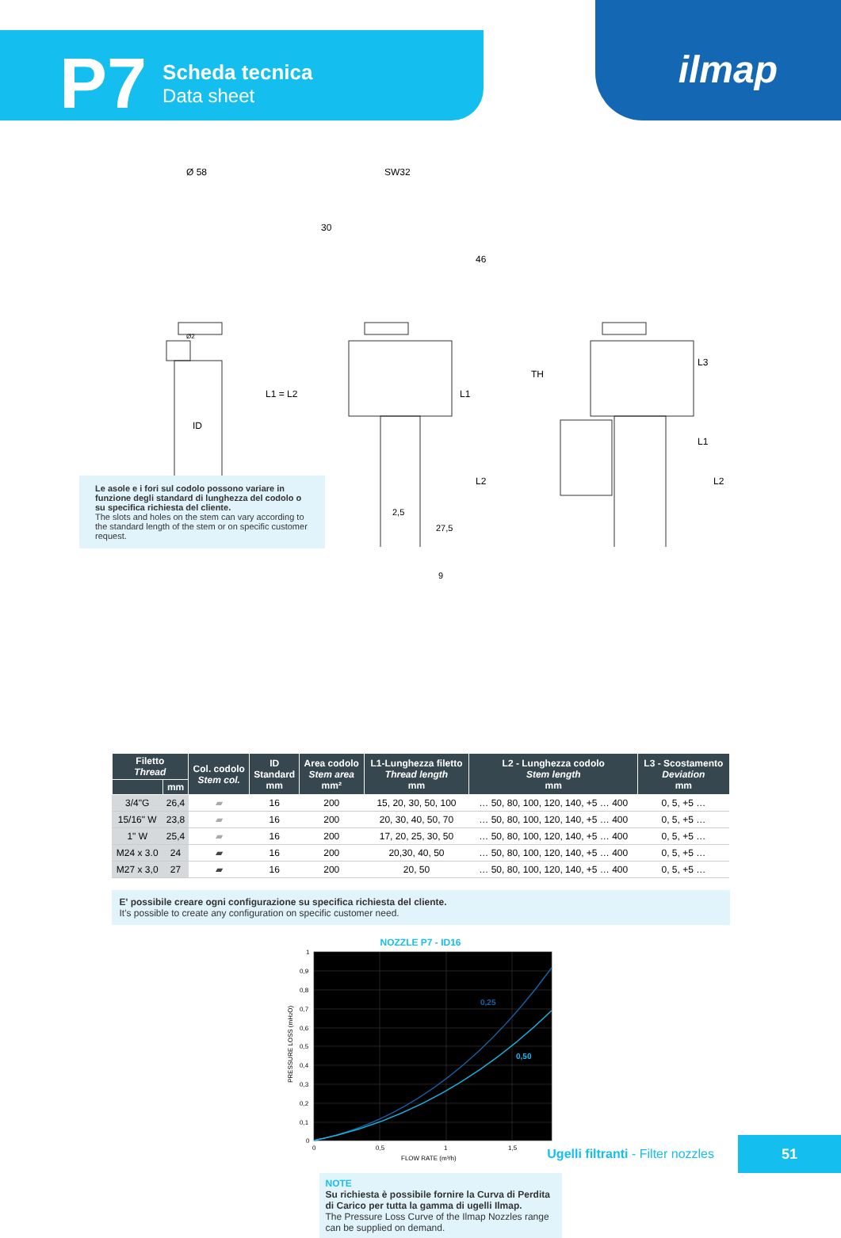P7
Scheda tecnica
Data sheet
ilmap
Ø 58 SW32
30
46
Ø2
L1 = L2 L1
TH
L3
L1
L2 L2
ID
2,5
27,5
9
Le asole e i fori sul codolo possono variare in funzione degli standard di lunghezza del codolo o su specifica richiesta del cliente.
The slots and holes on the stem can vary according to the standard length of the stem or on specific customer request.
| Filetto Thread | | Col. codolo Stem col. | ID Standard mm | Area codolo Stem area mm² | L1-Lunghezza filetto Thread length mm | L2 - Lunghezza codolo Stem length mm | L3 - Scostamento Deviation mm |
| --- | --- | --- | --- | --- | --- | --- | --- |
| | mm | | | | | | |
| 3/4"G | 26,4 | ▰ | 16 | 200 | 15, 20, 30, 50, 100 | … 50, 80, 100, 120, 140, +5 … 400 | 0, 5, +5 … |
| 15/16" W | 23,8 | ▰ | 16 | 200 | 20, 30, 40, 50, 70 | … 50, 80, 100, 120, 140, +5 … 400 | 0, 5, +5 … |
| 1" W | 25,4 | ▰ | 16 | 200 | 17, 20, 25, 30, 50 | … 50, 80, 100, 120, 140, +5 … 400 | 0, 5, +5 … |
| M24 x 3.0 | 24 | ▰ | 16 | 200 | 20,30, 40, 50 | … 50, 80, 100, 120, 140, +5 … 400 | 0, 5, +5 … |
| M27 x 3,0 | 27 | ▰ | 16 | 200 | 20, 50 | … 50, 80, 100, 120, 140, +5 … 400 | 0, 5, +5 … |
E' possibile creare ogni configurazione su specifica richiesta del cliente.
It's possible to create any configuration on specific customer need.
NOZZLE P7 - ID16
0,25
0,50
1
0,9
0,8
0,7
0,6
0,5
0,4
0,3
0,2
0,1
0
0
0,5
1
1,5
FLOW RATE (m³/h)
PRESSURE LOSS (mH2O)
NOTE
Su richiesta è possibile fornire la Curva di Perdita di Carico per tutta la gamma di ugelli Ilmap.
The Pressure Loss Curve of the Ilmap Nozzles range can be supplied on demand.
Ugelli filtranti - Filter nozzles 51